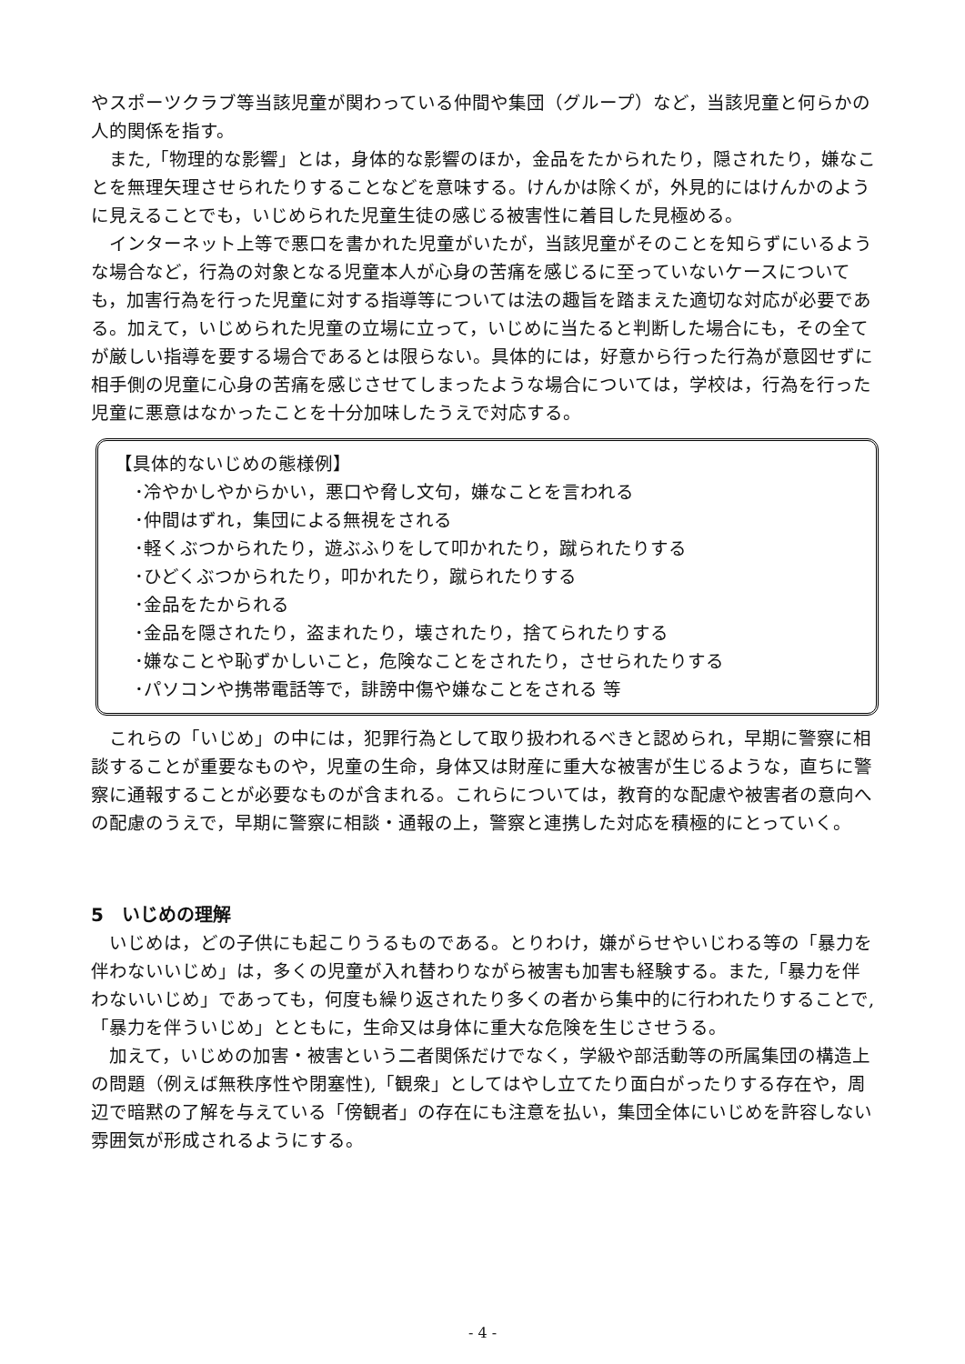やスポーツクラブ等当該児童が関わっている仲間や集団（グループ）など，当該児童と何らかの人的関係を指す。
　また,「物理的な影響」とは，身体的な影響のほか，金品をたかられたり，隠されたり，嫌なことを無理矢理させられたりすることなどを意味する。けんかは除くが，外見的にはけんかのように見えることでも，いじめられた児童生徒の感じる被害性に着目した見極める。
　インターネット上等で悪口を書かれた児童がいたが，当該児童がそのことを知らずにいるような場合など，行為の対象となる児童本人が心身の苦痛を感じるに至っていないケースについても，加害行為を行った児童に対する指導等については法の趣旨を踏まえた適切な対応が必要である。加えて，いじめられた児童の立場に立って，いじめに当たると判断した場合にも，その全てが厳しい指導を要する場合であるとは限らない。具体的には，好意から行った行為が意図せずに相手側の児童に心身の苦痛を感じさせてしまったような場合については，学校は，行為を行った児童に悪意はなかったことを十分加味したうえで対応する。
【具体的ないじめの態様例】
･冷やかしやからかい，悪口や脅し文句，嫌なことを言われる
･仲間はずれ，集団による無視をされる
･軽くぶつかられたり，遊ぶふりをして叩かれたり，蹴られたりする
･ひどくぶつかられたり，叩かれたり，蹴られたりする
･金品をたかられる
･金品を隠されたり，盗まれたり，壊されたり，捨てられたりする
･嫌なことや恥ずかしいこと，危険なことをされたり，させられたりする
･パソコンや携帯電話等で，誹謗中傷や嫌なことをされる 等
　これらの「いじめ」の中には，犯罪行為として取り扱われるべきと認められ，早期に警察に相談することが重要なものや，児童の生命，身体又は財産に重大な被害が生じるような，直ちに警察に通報することが必要なものが含まれる。これらについては，教育的な配慮や被害者の意向への配慮のうえで，早期に警察に相談・通報の上，警察と連携した対応を積極的にとっていく。
5　いじめの理解
　いじめは，どの子供にも起こりうるものである。とりわけ，嫌がらせやいじわる等の「暴力を伴わないいじめ」は，多くの児童が入れ替わりながら被害も加害も経験する。また,「暴力を伴わないいじめ」であっても，何度も繰り返されたり多くの者から集中的に行われたりすることで,「暴力を伴ういじめ」とともに，生命又は身体に重大な危険を生じさせうる。
　加えて，いじめの加害・被害という二者関係だけでなく，学級や部活動等の所属集団の構造上の問題（例えば無秩序性や閉塞性),「観衆」としてはやし立てたり面白がったりする存在や，周辺で暗黙の了解を与えている「傍観者」の存在にも注意を払い，集団全体にいじめを許容しない雰囲気が形成されるようにする。
- 4 -